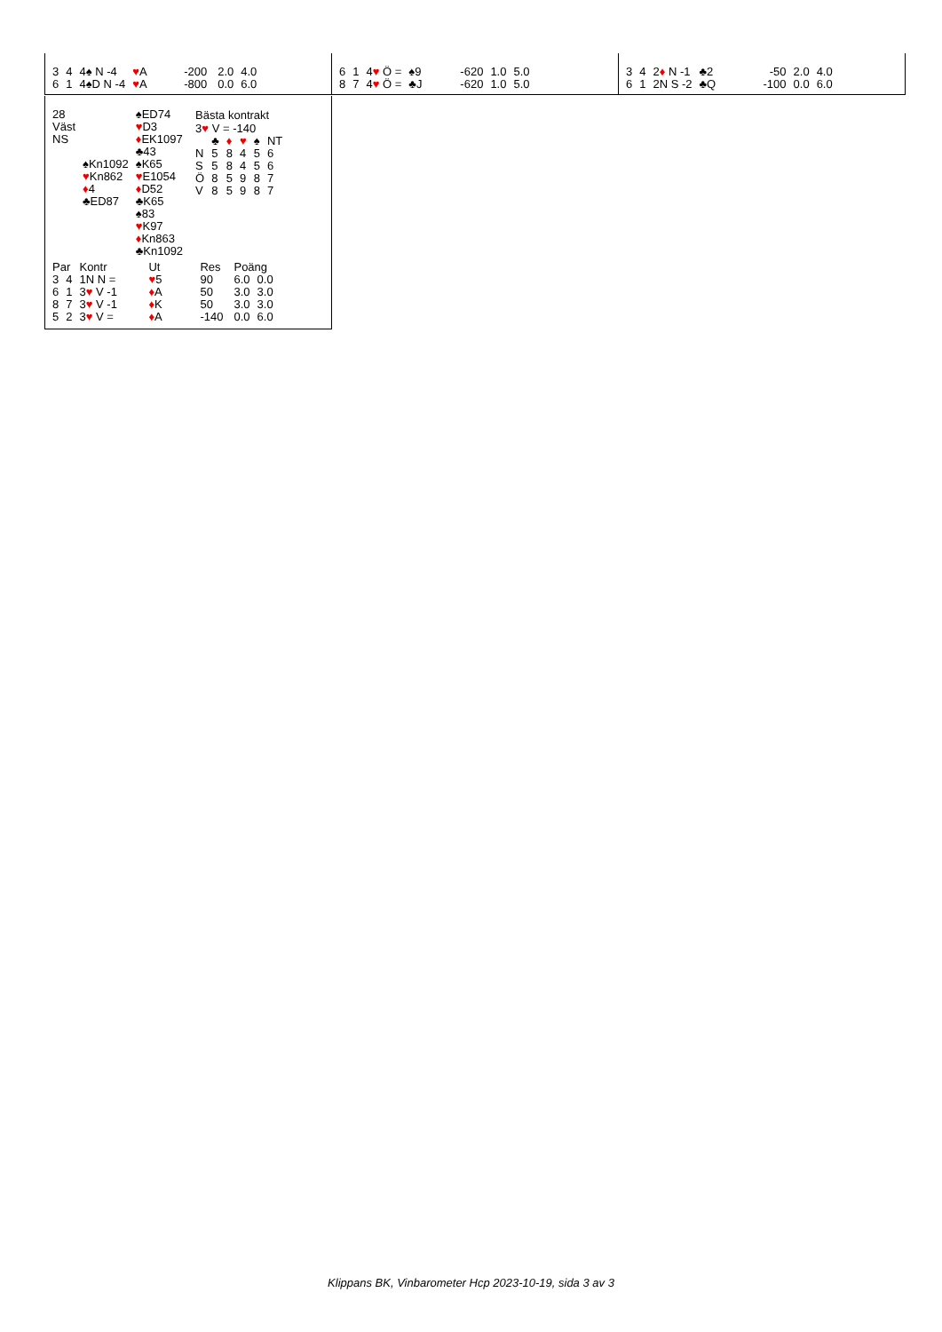| 3 | 4 | 4♠ N -4 | ♥ A | -200 | 2.0 | 4.0 |
| 6 | 1 | 4♠D N -4 | ♥ A | -800 | 0.0 | 6.0 |
| 6 | 1 | 4 ♥ Ö = | ♠9 | -620 | 1.0 | 5.0 |
| 8 | 7 | 4 ♥ Ö = | ♣J | -620 | 1.0 | 5.0 |
| 3 | 4 | 2 ♦ N -1 | ♣2 | -50 | 2.0 | 4.0 |
| 6 | 1 | 2N S -2 | ♣Q | -100 | 0.0 | 6.0 |
| 28 | | ♠ED74 |
| Väst | | ♥ D3 |
| NS | | ♦ EK1097 |
| | | ♣43 |
| | ♠Kn1092 | ♠K65 |
| | ♥ Kn862 | ♥ E1054 |
| | ♦ 4 | ♦ D52 |
| | ♣ED87 | ♣K65 |
| | | ♠83 |
| | | ♥ K97 |
| | | ♦ Kn863 |
| | | ♣Kn1092 |
Bästa kontrakt
3♥ V = -140
| | ♣ | ♦ | ♥ | ♠ | NT |
| N | 5 | 8 | 4 | 5 | 6 |
| S | 5 | 8 | 4 | 5 | 6 |
| Ö | 8 | 5 | 9 | 8 | 7 |
| V | 8 | 5 | 9 | 8 | 7 |
| Par | | Kontr | Ut | Res | Poäng | |
| 3 | 4 | 1N N = | ♥ 5 | 90 | 6.0 | 0.0 |
| 6 | 1 | 3 ♥ V -1 | ♦ A | 50 | 3.0 | 3.0 |
| 8 | 7 | 3 ♥ V -1 | ♦ K | 50 | 3.0 | 3.0 |
| 5 | 2 | 3 ♥ V = | ♦ A | -140 | 0.0 | 6.0 |
Klippans BK, Vinbarometer Hcp 2023-10-19, sida 3 av 3